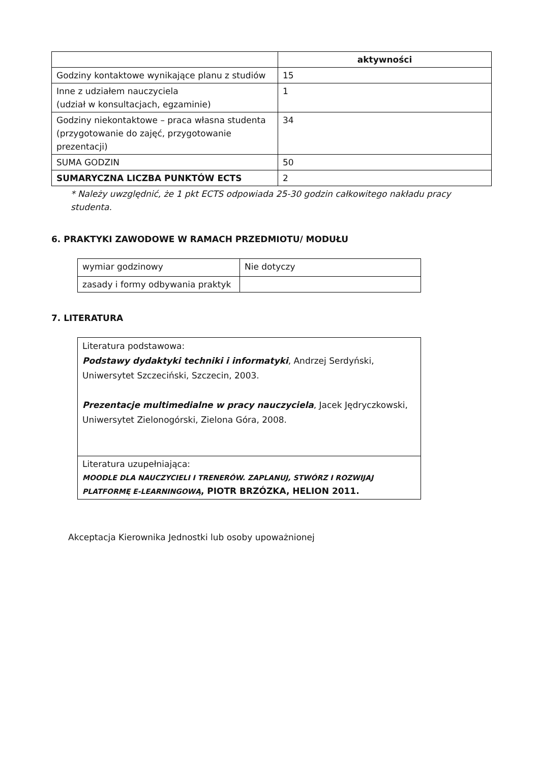| | aktywności |
| Godziny kontaktowe wynikające planu z studiów | 15 |
| Inne z udziałem nauczyciela (udział w konsultacjach, egzaminie) | 1 |
| Godziny niekontaktowe – praca własna studenta (przygotowanie do zajęć, przygotowanie prezentacji) | 34 |
| SUMA GODZIN | 50 |
| SUMARYCZNA LICZBA PUNKTÓW ECTS | 2 |
* Należy uwzględnić, że 1 pkt ECTS odpowiada 25-30 godzin całkowitego nakładu pracy studenta.
6. PRAKTYKI ZAWODOWE W RAMACH PRZEDMIOTU/ MODUŁU
| wymiar godzinowy | Nie dotyczy |
| zasady i formy odbywania praktyk | |
7. LITERATURA
| Literatura podstawowa: Podstawy dydaktyki techniki i informatyki , Andrzej Serdyński, Uniwersytet Szczeciński, Szczecin, 2003. Prezentacje multimedialne w pracy nauczyciela , Jacek Jędryczkowski, Uniwersytet Zielonogórski, Zielona Góra, 2008. |
| Literatura uzupełniająca: MOODLE DLA NAUCZYCIELI I TRENERÓW. ZAPLANUJ, STWÓRZ I ROZWIJAJ PLATFORMĘ E-LEARNINGOWĄ , PIOTR BRZÓZKA, HELION 2011. |
Akceptacja Kierownika Jednostki lub osoby upoważnionej